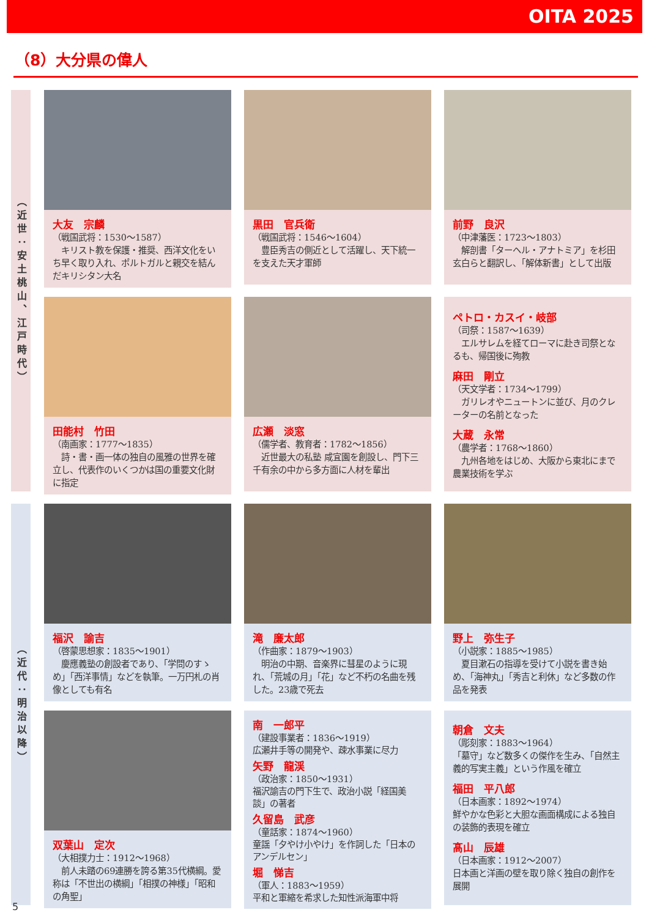OITA 2025
（8）大分県の偉人
（近世：安土桃山、江戸時代）
大友　宗麟
（戦国武将：1530〜1587）
　キリスト教を保護・推奨、西洋文化をいち早く取り入れ、ポルトガルと親交を結んだキリシタン大名
黒田　官兵衛
（戦国武将：1546〜1604）
　豊臣秀吉の側近として活躍し、天下統一を支えた天才軍師
前野　良沢
（中津藩医：1723〜1803）
　解剖書「ターヘル・アナトミア」を杉田玄白らと翻訳し、「解体新書」として出版
田能村　竹田
（南画家：1777〜1835）
　詩・書・画一体の独自の風雅の世界を確立し、代表作のいくつかは国の重要文化財に指定
広瀬　淡窓
（儒学者、教育者：1782〜1856）
　近世最大の私塾 咸宜園を創設し、門下三千有余の中から多方面に人材を輩出
ペトロ・カスイ・岐部
（司祭：1587〜1639）
　エルサレムを経てローマに赴き司祭となるも、帰国後に殉教
麻田　剛立
（天文学者：1734〜1799）
　ガリレオやニュートンに並び、月のクレーターの名前となった
大蔵　永常
（農学者：1768〜1860）
　九州各地をはじめ、大阪から東北にまで農業技術を学ぶ
（近代：明治以降）
福沢　諭吉
（啓蒙思想家：1835〜1901）
　慶應義塾の創設者であり、「学問のすゝめ」「西洋事情」などを執筆。一万円札の肖像としても有名
滝　廉太郎
（作曲家：1879〜1903）
　明治の中期、音楽界に彗星のように現れ、「荒城の月」「花」など不朽の名曲を残した。23歳で死去
野上　弥生子
（小説家：1885〜1985）
　夏目漱石の指導を受けて小説を書き始め、「海神丸」「秀吉と利休」など多数の作品を発表
双葉山　定次
（大相撲力士：1912〜1968）
　前人未踏の69連勝を誇る第35代横綱。愛称は「不世出の横綱」「相撲の神様」「昭和の角聖」
南　一郎平
（建設事業者：1836〜1919）
広瀬井手等の開発や、疎水事業に尽力
矢野　龍渓
（政治家：1850〜1931）
福沢諭吉の門下生で、政治小説「経国美談」の著者
久留島　武彦
（童話家：1874〜1960）
童謡「夕やけ小やけ」を作詞した「日本のアンデルセン」
堀　悌吉
（軍人：1883〜1959）
平和と軍縮を希求した知性派海軍中将
朝倉　文夫
（彫刻家：1883〜1964）
「墓守」など数多くの傑作を生み、「自然主義的写実主義」という作風を確立
福田　平八郎
（日本画家：1892〜1974）
鮮やかな色彩と大胆な画面構成による独自の装飾的表現を確立
髙山　辰雄
（日本画家：1912〜2007）
日本画と洋画の壁を取り除く独自の創作を展開
5